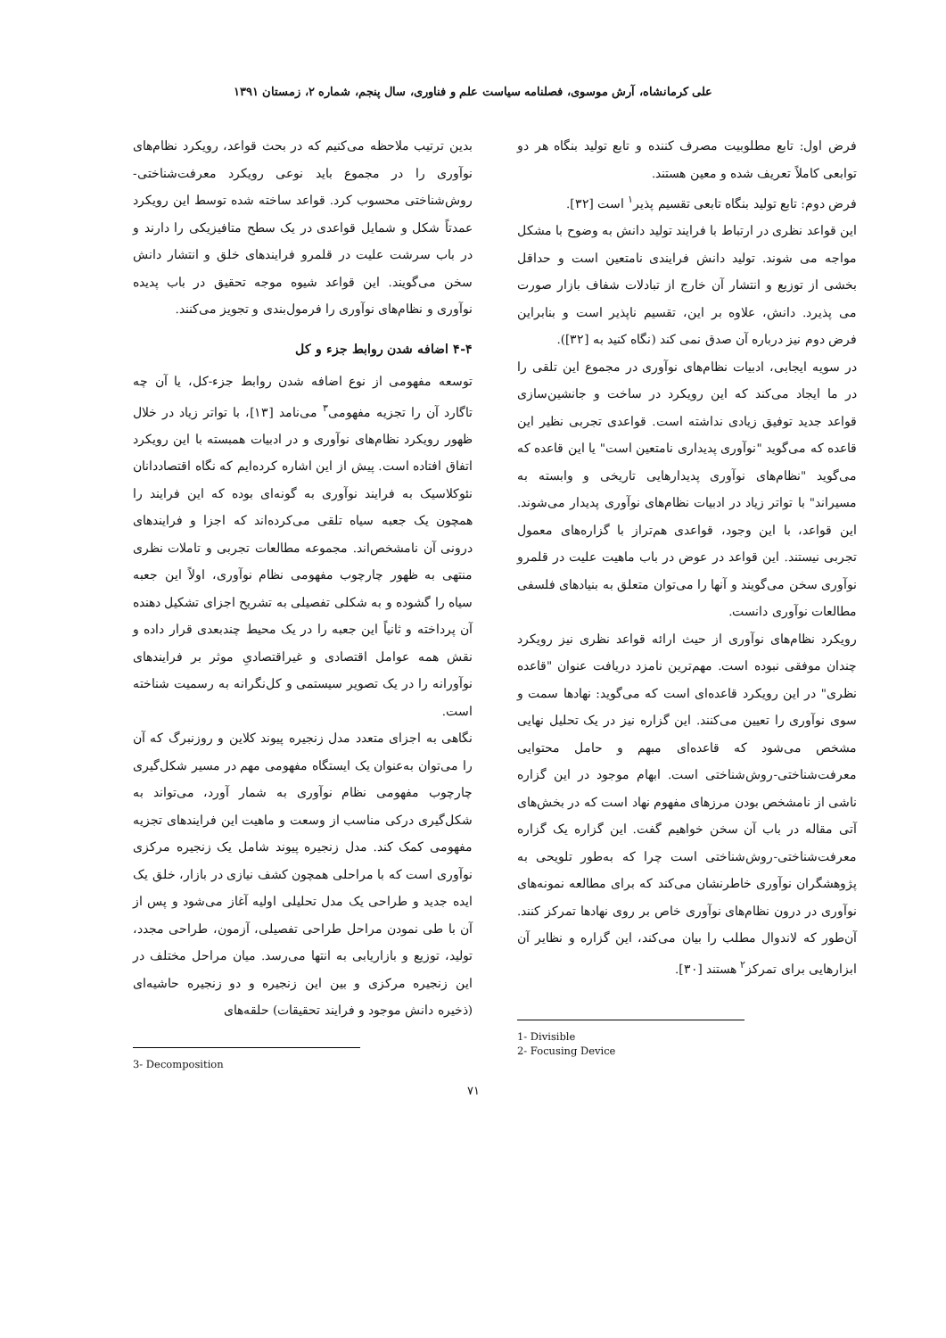علی کرمانشاه، آرش موسوی، فصلنامه سیاست علم و فناوری، سال پنجم، شماره ۲، زمستان ۱۳۹۱
فرض اول: تابع مطلوبیت مصرف کننده و تابع تولید بنگاه هر دو توابعی کاملاً تعریف شده و معین هستند.
فرض دوم: تابع تولید بنگاه تابعی تقسیم پذیر<sup>۱</sup> است [۳۲].
این قواعد نظری در ارتباط با فرایند تولید دانش به وضوح با مشکل مواجه می شوند. تولید دانش فرایندی نامتعین است و حداقل بخشی از توزیع و انتشار آن خارج از تبادلات شفاف بازار صورت می پذیرد. دانش، علاوه بر این، تقسیم ناپذیر است و بنابراین فرض دوم نیز درباره آن صدق نمی کند (نگاه کنید به [۳۲]).
در سویه ایجابی، ادبیات نظام‌های نوآوری در مجموع این تلقی را در ما ایجاد می‌کند که این رویکرد در ساخت و جانشین‌سازی قواعد جدید توفیق زیادی نداشته است. قواعدی تجربی نظیر این قاعده که می‌گوید "نوآوری پدیداری نامتعین است" یا این قاعده که می‌گوید "نظام‌های نوآوری پدیدارهایی تاریخی و وابسته به مسیراند" با تواتر زیاد در ادبیات نظام‌های نوآوری پدیدار می‌شوند. این قواعد، با این وجود، قواعدی هم‌تراز با گزاره‌های معمول تجربی نیستند. این قواعد در عوض در باب ماهیت علیت در قلمرو نوآوری سخن می‌گویند و آنها را می‌توان متعلق به بنیادهای فلسفی مطالعات نوآوری دانست.
رویکرد نظام‌های نوآوری از حیث ارائه قواعد نظری نیز رویکرد چندان موفقی نبوده است. مهم‌ترین نامزد دریافت عنوان "قاعده نظری" در این رویکرد قاعده‌ای است که می‌گوید: نهادها سمت و سوی نوآوری را تعیین می‌کنند. این گزاره نیز در یک تحلیل نهایی مشخص می‌شود که قاعده‌ای مبهم و حامل محتوایی معرفت‌شناختی-روش‌شناختی است. ابهام موجود در این گزاره ناشی از نامشخص بودن مرزهای مفهوم نهاد است که در بخش‌های آتی مقاله در باب آن سخن خواهیم گفت. این گزاره یک گزاره معرفت‌شناختی-روش‌شناختی است چرا که به‌طور تلویحی به پژوهشگران نوآوری خاطرنشان می‌کند که برای مطالعه نمونه‌های نوآوری در درون نظام‌های نوآوری خاص بر روی نهادها تمرکز کنند. آن‌طور که لاندوال مطلب را بیان می‌کند، این گزاره و نظایر آن ابزارهایی برای تمرکز<sup>۲</sup> هستند [۳۰].
1- Divisible
2- Focusing Device
بدین ترتیب ملاحظه می‌کنیم که در بحث قواعد، رویکرد نظام‌های نوآوری را در مجموع باید نوعی رویکرد معرفت‌شناختی-روش‌شناختی محسوب کرد. قواعد ساخته شده توسط این رویکرد عمدتاً شکل و شمایل قواعدی در یک سطح متافیزیکی را دارند و در باب سرشت علیت در قلمرو فرایندهای خلق و انتشار دانش سخن می‌گویند. این قواعد شیوه موجه تحقیق در باب پدیده نوآوری و نظام‌های نوآوری را فرمول‌بندی و تجویز می‌کنند.
۴-۴ اضافه شدن روابط جزء و کل
توسعه مفهومی از نوع اضافه شدن روابط جزء-کل، یا آن چه تاگارد آن را تجزیه مفهومی<sup>۳</sup> می‌نامد [۱۳]، با تواتر زیاد در خلال ظهور رویکرد نظام‌های نوآوری و در ادبیات همبسته با این رویکرد اتفاق افتاده است. پیش از این اشاره کرده‌ایم که نگاه اقتصاددانان نئوکلاسیک به فرایند نوآوری به گونه‌ای بوده که این فرایند را همچون یک جعبه سیاه تلقی می‌کرده‌اند که اجزا و فرایندهای درونی آن نامشخص‌اند. مجموعه مطالعات تجربی و تاملات نظری منتهی به ظهور چارچوب مفهومی نظام نوآوری، اولاً این جعبه سیاه را گشوده و به شکلی تفصیلی به تشریح اجزای تشکیل دهنده آن پرداخته و ثانیاً این جعبه را در یک محیط چندبعدی قرار داده و نقش همه عوامل اقتصادی و غیراقتصادیِ موثر بر فرایندهای نوآورانه را در یک تصویر سیستمی و کل‌نگرانه به رسمیت شناخته است.
نگاهی به اجزای متعدد مدل زنجیره پیوند کلاین و روزنبرگ که آن را می‌توان به‌عنوان یک ایستگاه مفهومی مهم در مسیر شکل‌گیری چارچوب مفهومی نظام نوآوری به شمار آورد، می‌تواند به شکل‌گیری درکی مناسب از وسعت و ماهیت این فرایندهای تجزیه مفهومی کمک کند. مدل زنجیره پیوند شامل یک زنجیره مرکزی نوآوری است که با مراحلی همچون کشف نیازی در بازار، خلق یک ایده جدید و طراحی یک مدل تحلیلی اولیه آغاز می‌شود و پس از آن با طی نمودن مراحل طراحی تفصیلی، آزمون، طراحی مجدد، تولید، توزیع و بازاریابی به انتها می‌رسد. میان مراحل مختلف در این زنجیره مرکزی و بین این زنجیره و دو زنجیره حاشیه‌ای (ذخیره دانش موجود و فرایند تحقیقات) حلقه‌های
3- Decomposition
۷۱